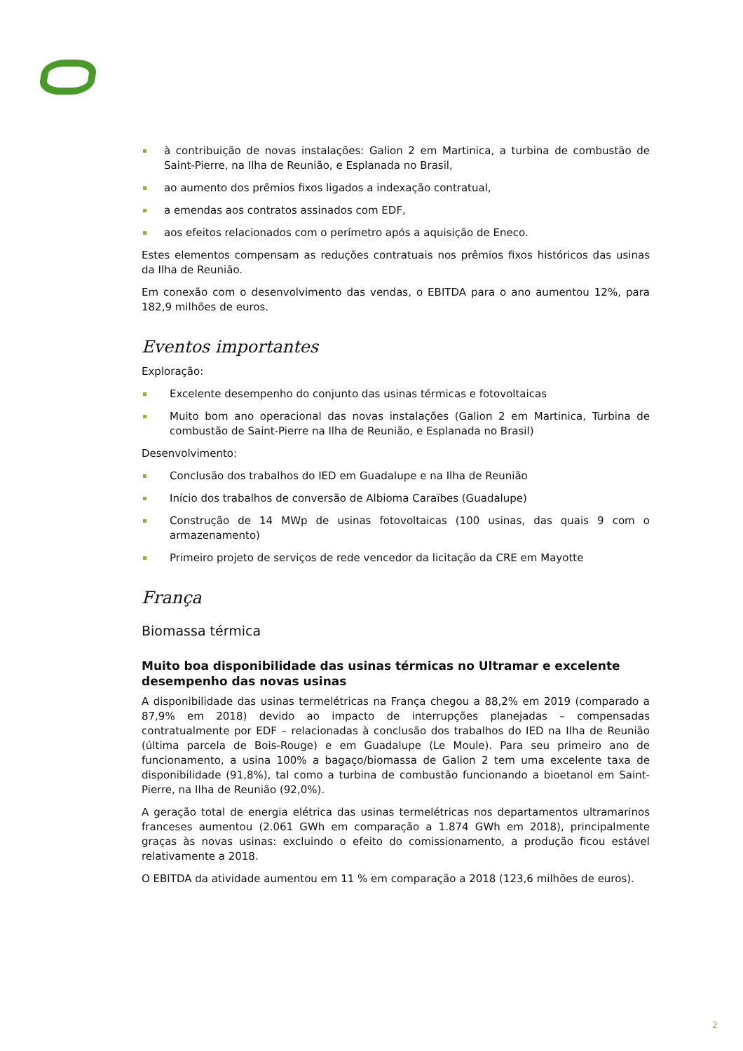à contribuição de novas instalações: Galion 2 em Martinica, a turbina de combustão de Saint-Pierre, na Ilha de Reunião, e Esplanada no Brasil,
ao aumento dos prêmios fixos ligados a indexação contratual,
a emendas aos contratos assinados com EDF,
aos efeitos relacionados com o perímetro após a aquisição de Eneco.
Estes elementos compensam as reduções contratuais nos prêmios fixos históricos das usinas da Ilha de Reunião.
Em conexão com o desenvolvimento das vendas, o EBITDA para o ano aumentou 12%, para 182,9 milhões de euros.
Eventos importantes
Exploração:
Excelente desempenho do conjunto das usinas térmicas e fotovoltaicas
Muito bom ano operacional das novas instalações (Galion 2 em Martinica, Turbina de combustão de Saint-Pierre na Ilha de Reunião, e Esplanada no Brasil)
Desenvolvimento:
Conclusão dos trabalhos do IED em Guadalupe e na Ilha de Reunião
Início dos trabalhos de conversão de Albioma Caraïbes (Guadalupe)
Construção de 14 MWp de usinas fotovoltaicas (100 usinas, das quais 9 com o armazenamento)
Primeiro projeto de serviços de rede vencedor da licitação da CRE em Mayotte
França
Biomassa térmica
Muito boa disponibilidade das usinas térmicas no Ultramar e excelente desempenho das novas usinas
A disponibilidade das usinas termelétricas na França chegou a 88,2% em 2019 (comparado a 87,9% em 2018) devido ao impacto de interrupções planejadas – compensadas contratualmente por EDF – relacionadas à conclusão dos trabalhos do IED na Ilha de Reunião (última parcela de Bois-Rouge) e em Guadalupe (Le Moule). Para seu primeiro ano de funcionamento, a usina 100% a bagaço/biomassa de Galion 2 tem uma excelente taxa de disponibilidade (91,8%), tal como a turbina de combustão funcionando a bioetanol em Saint-Pierre, na Ilha de Reunião (92,0%).
A geração total de energia elétrica das usinas termelétricas nos departamentos ultramarinos franceses aumentou (2.061 GWh em comparação a 1.874 GWh em 2018), principalmente graças às novas usinas: excluindo o efeito do comissionamento, a produção ficou estável relativamente a 2018.
O EBITDA da atividade aumentou em 11 % em comparação a 2018 (123,6 milhões de euros).
2